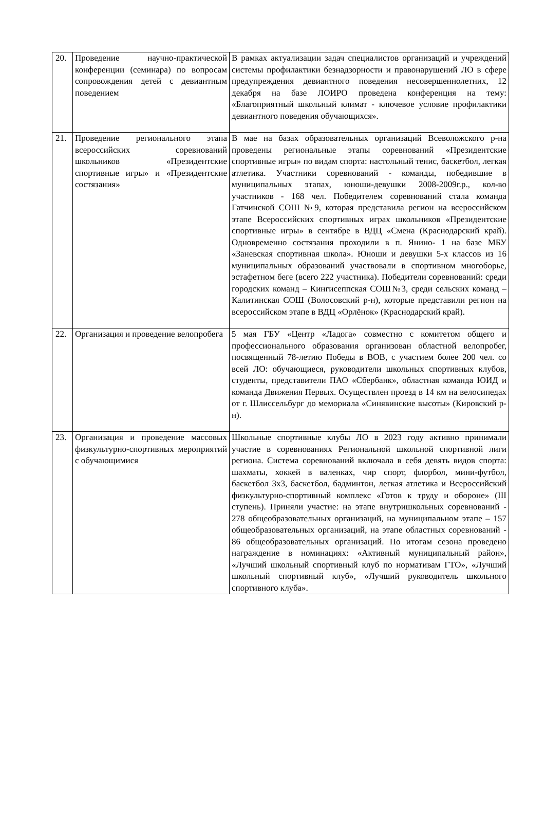| 20. | Проведение научно-практической конференции (семинара) по вопросам сопровождения детей с девиантным поведением | В рамках актуализации задач специалистов организаций и учреждений системы профилактики безнадзорности и правонарушений ЛО в сфере предупреждения девиантного поведения несовершеннолетних, 12 декабря на базе ЛОИРО проведена конференция на тему: «Благоприятный школьный климат - ключевое условие профилактики девиантного поведения обучающихся». |
| 21. | Проведение регионального этапа всероссийских соревнований школьников «Президентские спортивные игры» и «Президентские состязания» | В мае на базах образовательных организаций Всеволожского р-на проведены региональные этапы соревнований «Президентские спортивные игры» по видам спорта: настольный тенис, баскетбол, легкая атлетика. Участники соревнований - команды, победившие в муниципальных этапах, юноши-девушки 2008-2009г.р., кол-во участников - 168 чел. Победителем соревнований стала команда Гатчинской СОШ №9, которая представила регион на всероссийском этапе Всероссийских спортивных играх школьников «Президентские спортивные игры» в сентябре в ВДЦ «Смена (Краснодарский край). Одновременно состязания проходили в п. Янино- 1 на базе МБУ «Заневская спортивная школа». Юноши и девушки 5-х классов из 16 муниципальных образований участвовали в спортивном многоборье, эстафетном беге (всего 222 участника). Победители соревнований: среди городских команд – Кингисеппская СОШ№3, среди сельских команд – Калитинская СОШ (Волосовский р-н), которые представили регион на всероссийском этапе в ВДЦ «Орлёнок» (Краснодарский край). |
| 22. | Организация и проведение велопробега | 5 мая ГБУ «Центр «Ладога» совместно с комитетом общего и профессионального образования организован областной велопробег, посвященный 78-летию Победы в ВОВ, с участием более 200 чел. со всей ЛО: обучающиеся, руководители школьных спортивных клубов, студенты, представители ПАО «Сбербанк», областная команда ЮИД и команда Движения Первых. Осуществлен проезд в 14 км на велосипедах от г. Шлиссельбург до мемориала «Синявинские высоты» (Кировский р-н). |
| 23. | Организация и проведение массовых физкультурно-спортивных мероприятий с обучающимися | Школьные спортивные клубы ЛО в 2023 году активно принимали участие в соревнованиях Региональной школьной спортивной лиги региона. Система соревнований включала в себя девять видов спорта: шахматы, хоккей в валенках, чир спорт, флорбол, мини-футбол, баскетбол 3х3, баскетбол, бадминтон, легкая атлетика и Всероссийский физкультурно-спортивный комплекс «Готов к труду и обороне» (III ступень). Приняли участие: на этапе внутришкольных соревнований - 278 общеобразовательных организаций, на муниципальном этапе – 157 общеобразовательных организаций, на этапе областных соревнований - 86 общеобразовательных организаций. По итогам сезона проведено награждение в номинациях: «Активный муниципальный район», «Лучший школьный спортивный клуб по нормативам ГТО», «Лучший школьный спортивный клуб», «Лучший руководитель школьного спортивного клуба». |